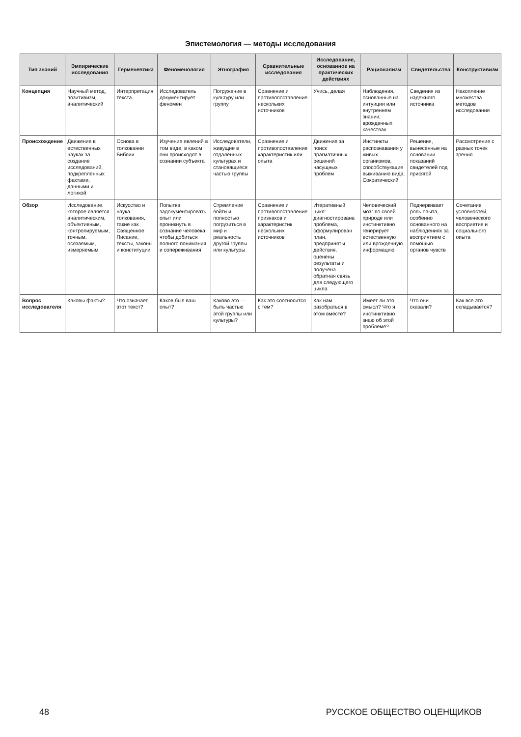Эпистемология — методы исследования
| Тип знаний | Эмпирические исследования | Герменевтика | Феноменология | Этнография | Сравнительные исследования | Исследование, основанное на практических действиях | Рационализм | Свидетельства | Конструктивизм |
| --- | --- | --- | --- | --- | --- | --- | --- | --- | --- |
| Концепция | Научный метод, позитивизм, аналитический | Интерпретация текста | Исследователь документирует феномен | Погружение в культуру или группу | Сравнение и противопоставление нескольких источников | Учись, делая | Наблюдения, основанные на интуиции или внутреннем знании; врожденных качествах | Сведения из надежного источника | Накопление множества методов исследования |
| Происхождение | Движение в естественных науках за создание исследований, подкрепленных фактами, данными и логикой | Основа в толковании Библии | Изучение явлений в том виде, в каком они происходят в сознании субъекта | Исследователи, живущие в отдаленных культурах и становящиеся частью группы | Сравнение и противопоставление характеристик или опыта | Движение за поиск прагматичных решений насущных проблем | Инстинкты распознавания у живых организмов, способствующие выживанию вида. Сократический | Решения, вынесенные на основании показаний свидетелей под присягой | Рассмотрение с разных точек зрения |
| Обзор | Исследование, которое является аналитическим, объективным, контролируемым, точным, осязаемым, измеряемым | Искусство и наука толкования, такие как Священное Писание, тексты, законы и конституции | Попытка задокументировать опыт или проникнуть в сознание человека, чтобы добиться полного понимания и сопереживания | Стремление войти и полностью погрузиться в мир и реальность другой группы или культуры | Сравнение и противопоставление признаков и характеристик нескольких источников | Итеративный цикл: диагностирована проблема, сформулирован план, предприняты действия, оценены результаты и получена обратная связь для следующего цикла | Человеческий мозг по своей природе или инстинктивно генерирует естественную или врожденную информацию | Подчеркивает роль опыта, особенно основанного на наблюдениях за восприятием с помощью органов чувств | Сочетание условностей, человеческого восприятия и социального опыта |
| Вопрос исследователя | Каковы факты? | Что означает этот текст? | Каков был ваш опыт? | Каково это — быть частью этой группы или культуры? | Как это соотносится с тем? | Как нам разобраться в этом вместе? | Имеет ли это смысл? Что я инстинктивно знаю об этой проблеме? | Что они сказали? | Как все это складывается? |
48 РУССКОЕ ОБЩЕСТВО ОЦЕНЩИКОВ